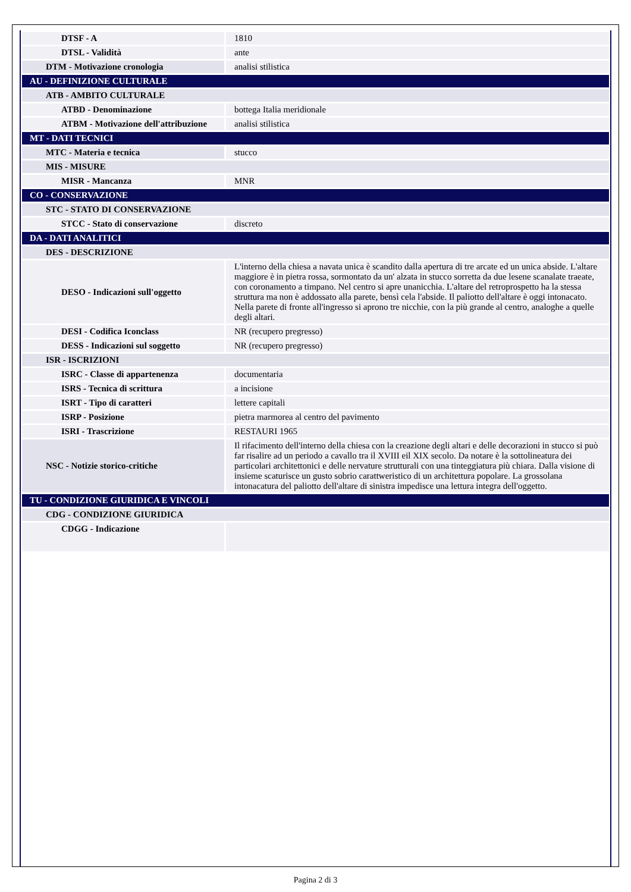| DTSF - A | 1810 |
| DTSL - Validità | ante |
| DTM - Motivazione cronologia | analisi stilistica |
| AU - DEFINIZIONE CULTURALE | |
| ATB - AMBITO CULTURALE | |
| ATBD - Denominazione | bottega Italia meridionale |
| ATBM - Motivazione dell'attribuzione | analisi stilistica |
| MT - DATI TECNICI | |
| MTC - Materia e tecnica | stucco |
| MIS - MISURE | |
| MISR - Mancanza | MNR |
| CO - CONSERVAZIONE | |
| STC - STATO DI CONSERVAZIONE | |
| STCC - Stato di conservazione | discreto |
| DA - DATI ANALITICI | |
| DES - DESCRIZIONE | |
| DESO - Indicazioni sull'oggetto | L'interno della chiesa a navata unica è scandito dalla apertura di tre arcate ed un unica abside. L'altare maggiore è in pietra rossa, sormontato da un' alzata in stucco sorretta da due lesene scanalate traeate, con coronamento a timpano. Nel centro si apre unanicchia. L'altare del retroprospetto ha la stessa struttura ma non è addossato alla parete, bensì cela l'abside. Il paliotto dell'altare è oggi intonacato. Nella parete di fronte all'ingresso si aprono tre nicchie, con la più grande al centro, analoghe a quelle degli altari. |
| DESI - Codifica Iconclass | NR (recupero pregresso) |
| DESS - Indicazioni sul soggetto | NR (recupero pregresso) |
| ISR - ISCRIZIONI | |
| ISRC - Classe di appartenenza | documentaria |
| ISRS - Tecnica di scrittura | a incisione |
| ISRT - Tipo di caratteri | lettere capitali |
| ISRP - Posizione | pietra marmorea al centro del pavimento |
| ISRI - Trascrizione | RESTAURI 1965 |
| NSC - Notizie storico-critiche | Il rifacimento dell'interno della chiesa con la creazione degli altari e delle decorazioni in stucco si può far risalire ad un periodo a cavallo tra il XVIII eil XIX secolo. Da notare è la sottolineatura dei particolari architettonici e delle nervature strutturali con una tinteggiatura più chiara. Dalla visione di insieme scaturisce un gusto sobrio carattweristico di un architettura popolare. La grossolana intonacatura del paliotto dell'altare di sinistra impedisce una lettura integra dell'oggetto. |
| TU - CONDIZIONE GIURIDICA E VINCOLI | |
| CDG - CONDIZIONE GIURIDICA | |
| CDGG - Indicazione | |
Pagina 2 di 3